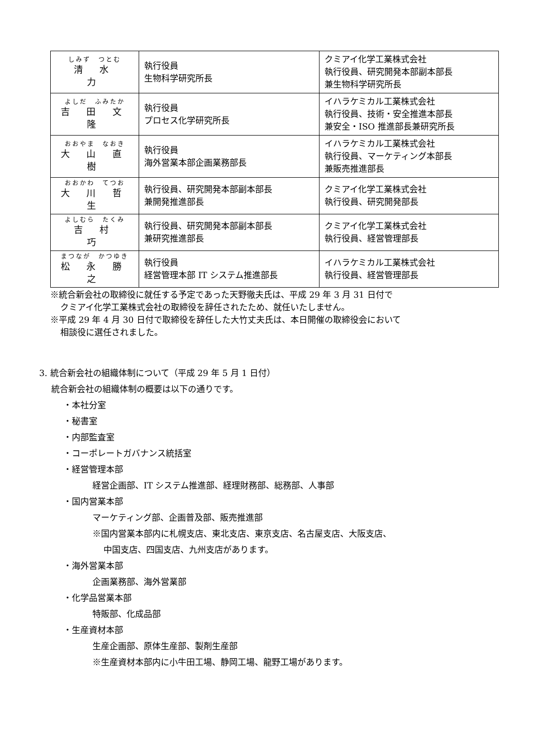| しみず つとむ 清 水 力 | 執行役員 生物科学研究所長 | クミアイ化学工業株式会社 執行役員、研究開発本部副本部長 兼生物科学研究所長 |
| よしだ ふみたか 吉 田 文 隆 | 執行役員 プロセス化学研究所長 | イハラケミカル工業株式会社 執行役員、技術・安全推進本部長 兼安全・ISO 推進部長兼研究所長 |
| おおやま なおき 大 山 直 樹 | 執行役員 海外営業本部企画業務部長 | イハラケミカル工業株式会社 執行役員、マーケティング本部長 兼販売推進部長 |
| おおかわ てつお 大 川 哲 生 | 執行役員、研究開発本部副本部長 兼開発推進部長 | クミアイ化学工業株式会社 執行役員、研究開発部長 |
| よしむら たくみ 吉 村 巧 | 執行役員、研究開発本部副本部長 兼研究推進部長 | クミアイ化学工業株式会社 執行役員、経営管理部長 |
| まつなが かつゆき 松 永 勝 之 | 執行役員 経営管理本部 IT システム推進部長 | イハラケミカル工業株式会社 執行役員、経営管理部長 |
※統合新会社の取締役に就任する予定であった天野徹夫氏は、平成 29 年 3 月 31 日付で
クミアイ化学工業株式会社の取締役を辞任されたため、就任いたしません。
※平成 29 年 4 月 30 日付で取締役を辞任した大竹丈夫氏は、本日開催の取締役会において
相談役に選任されました。
3. 統合新会社の組織体制について（平成 29 年 5 月 1 日付）
統合新会社の組織体制の概要は以下の通りです。
・本社分室
・秘書室
・内部監査室
・コーポレートガバナンス統括室
・経営管理本部
経営企画部、IT システム推進部、経理財務部、総務部、人事部
・国内営業本部
マーケティング部、企画普及部、販売推進部
※国内営業本部内に札幌支店、東北支店、東京支店、名古屋支店、大阪支店、
中国支店、四国支店、九州支店があります。
・海外営業本部
企画業務部、海外営業部
・化学品営業本部
特販部、化成品部
・生産資材本部
生産企画部、原体生産部、製剤生産部
※生産資材本部内に小牛田工場、静岡工場、龍野工場があります。